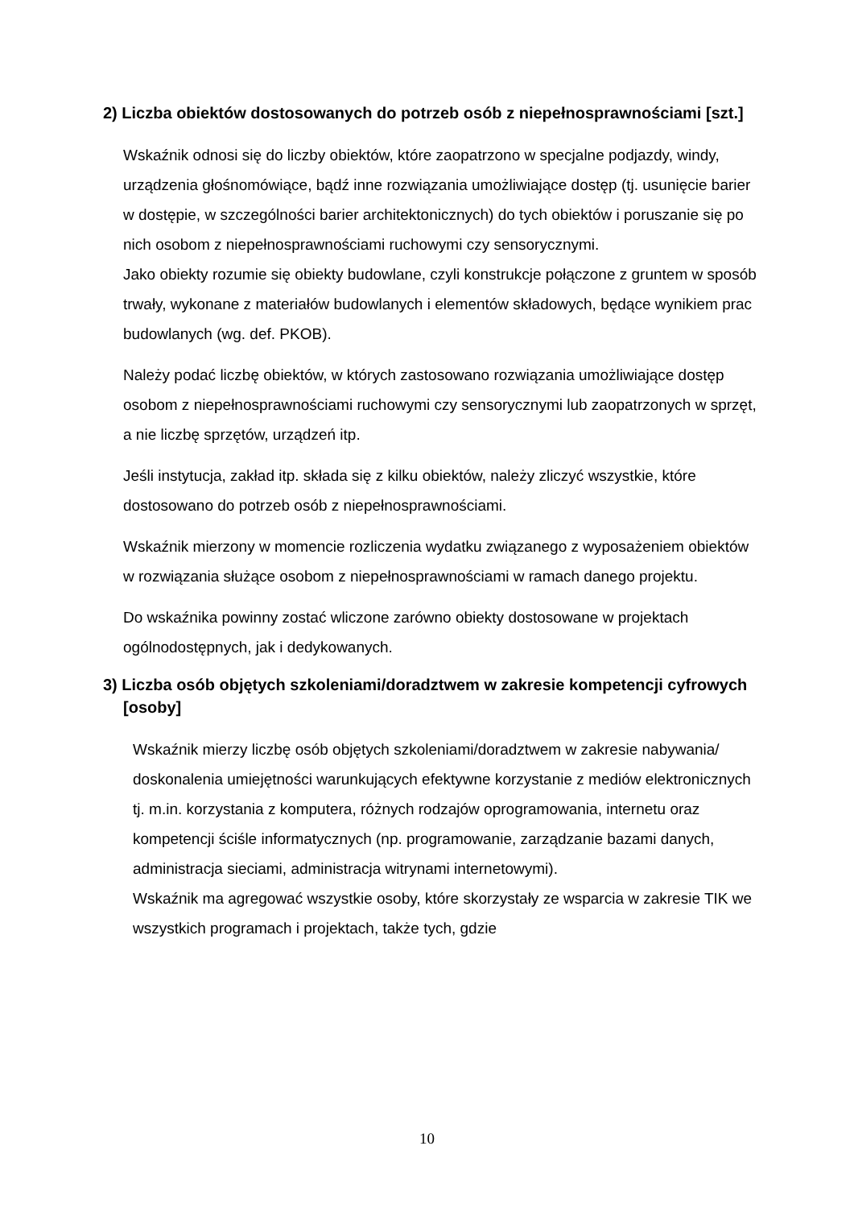2) Liczba obiektów dostosowanych do potrzeb osób z niepełnosprawnościami [szt.]
Wskaźnik odnosi się do liczby obiektów, które zaopatrzono w specjalne podjazdy, windy, urządzenia głośnomówiące, bądź inne rozwiązania umożliwiające dostęp (tj. usunięcie barier w dostępie, w szczególności barier architektonicznych) do tych obiektów i poruszanie się po nich osobom z niepełnosprawnościami ruchowymi czy sensorycznymi.
Jako obiekty rozumie się obiekty budowlane, czyli konstrukcje połączone z gruntem w sposób trwały, wykonane z materiałów budowlanych i elementów składowych, będące wynikiem prac budowlanych (wg. def. PKOB).
Należy podać liczbę obiektów, w których zastosowano rozwiązania umożliwiające dostęp osobom z niepełnosprawnościami ruchowymi czy sensorycznymi lub zaopatrzonych w sprzęt, a nie liczbę sprzętów, urządzeń itp.
Jeśli instytucja, zakład itp. składa się z kilku obiektów, należy zliczyć wszystkie, które dostosowano do potrzeb osób z niepełnosprawnościami.
Wskaźnik mierzony w momencie rozliczenia wydatku związanego z wyposażeniem obiektów w rozwiązania służące osobom z niepełnosprawnościami w ramach danego projektu.
Do wskaźnika powinny zostać wliczone zarówno obiekty dostosowane w projektach ogólnodostępnych, jak i dedykowanych.
3) Liczba osób objętych szkoleniami/doradztwem w zakresie kompetencji cyfrowych [osoby]
Wskaźnik mierzy liczbę osób objętych szkoleniami/doradztwem w zakresie nabywania/ doskonalenia umiejętności warunkujących efektywne korzystanie z mediów elektronicznych tj. m.in. korzystania z komputera, różnych rodzajów oprogramowania, internetu oraz kompetencji ściśle informatycznych (np. programowanie, zarządzanie bazami danych, administracja sieciami, administracja witrynami internetowymi).
Wskaźnik ma agregować wszystkie osoby, które skorzystały ze wsparcia w zakresie TIK we wszystkich programach i projektach, także tych, gdzie
10